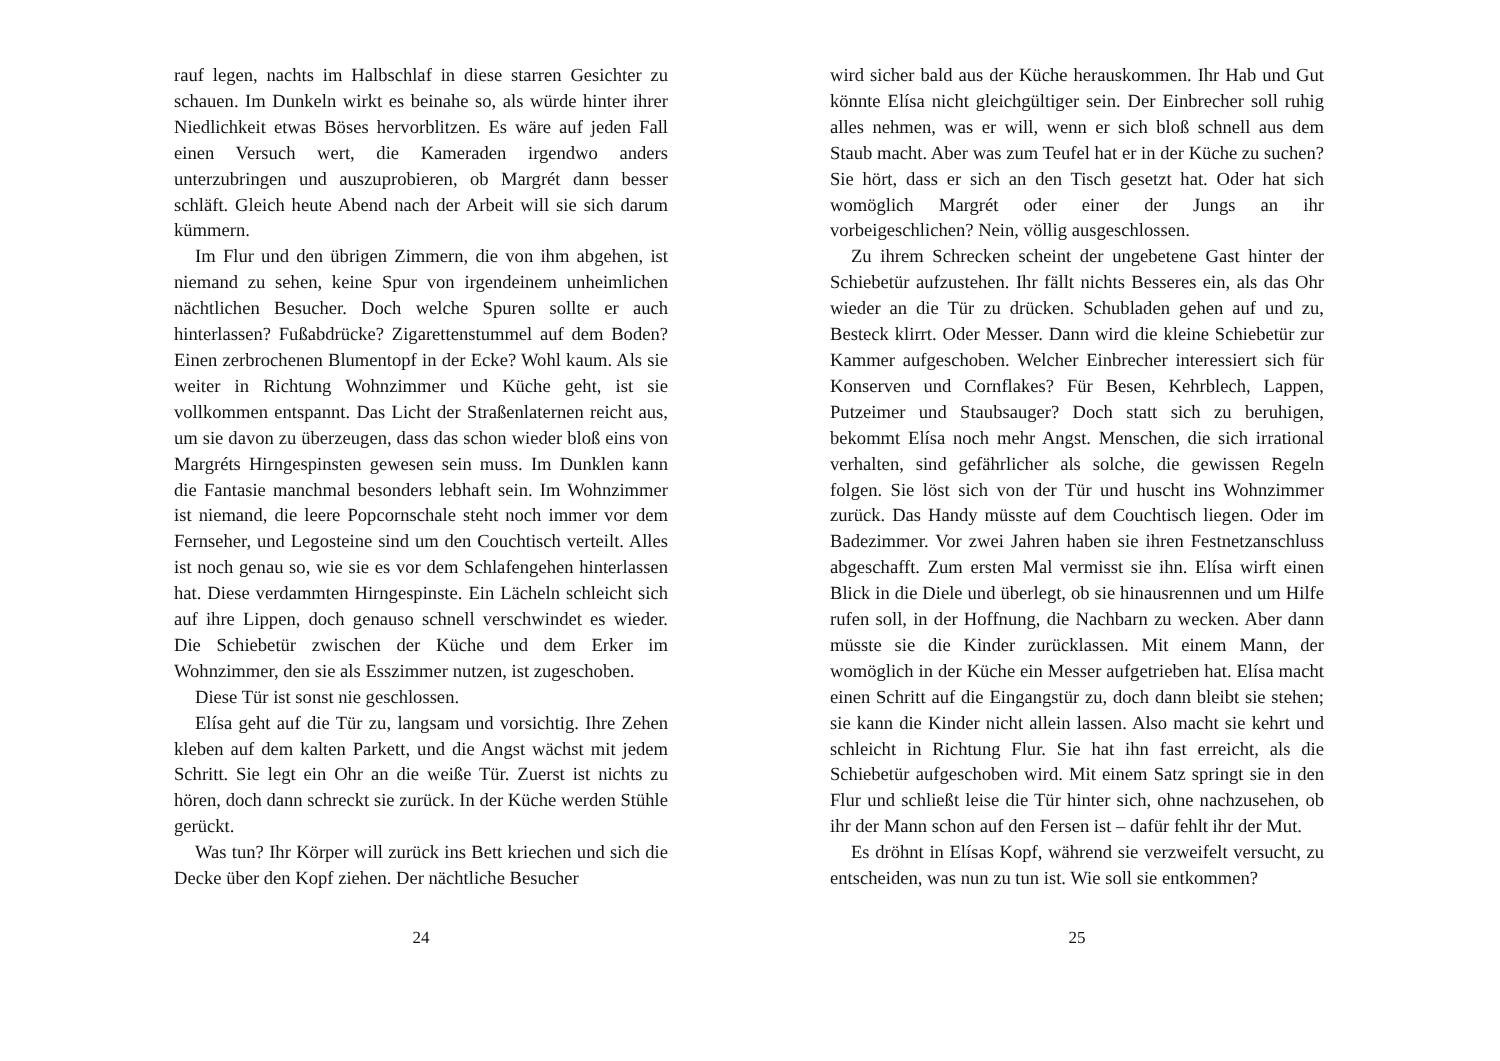rauf legen, nachts im Halbschlaf in diese starren Gesichter zu schauen. Im Dunkeln wirkt es beinahe so, als würde hinter ihrer Niedlichkeit etwas Böses hervorblitzen. Es wäre auf jeden Fall einen Versuch wert, die Kameraden irgendwo anders unterzubringen und auszuprobieren, ob Margrét dann besser schläft. Gleich heute Abend nach der Arbeit will sie sich darum kümmern.
Im Flur und den übrigen Zimmern, die von ihm abgehen, ist niemand zu sehen, keine Spur von irgendeinem unheimlichen nächtlichen Besucher. Doch welche Spuren sollte er auch hinterlassen? Fußabdrücke? Zigarettenstummel auf dem Boden? Einen zerbrochenen Blumentopf in der Ecke? Wohl kaum. Als sie weiter in Richtung Wohnzimmer und Küche geht, ist sie vollkommen entspannt. Das Licht der Straßenlaternen reicht aus, um sie davon zu überzeugen, dass das schon wieder bloß eins von Margréts Hirngespinsten gewesen sein muss. Im Dunklen kann die Fantasie manchmal besonders lebhaft sein. Im Wohnzimmer ist niemand, die leere Popcornschale steht noch immer vor dem Fernseher, und Legosteine sind um den Couchtisch verteilt. Alles ist noch genau so, wie sie es vor dem Schlafengehen hinterlassen hat. Diese verdammten Hirngespinste. Ein Lächeln schleicht sich auf ihre Lippen, doch genauso schnell verschwindet es wieder. Die Schiebetür zwischen der Küche und dem Erker im Wohnzimmer, den sie als Esszimmer nutzen, ist zugeschoben.
Diese Tür ist sonst nie geschlossen.
Elísa geht auf die Tür zu, langsam und vorsichtig. Ihre Zehen kleben auf dem kalten Parkett, und die Angst wächst mit jedem Schritt. Sie legt ein Ohr an die weiße Tür. Zuerst ist nichts zu hören, doch dann schreckt sie zurück. In der Küche werden Stühle gerückt.
Was tun? Ihr Körper will zurück ins Bett kriechen und sich die Decke über den Kopf ziehen. Der nächtliche Besucher
24
wird sicher bald aus der Küche herauskommen. Ihr Hab und Gut könnte Elísa nicht gleichgültiger sein. Der Einbrecher soll ruhig alles nehmen, was er will, wenn er sich bloß schnell aus dem Staub macht. Aber was zum Teufel hat er in der Küche zu suchen? Sie hört, dass er sich an den Tisch gesetzt hat. Oder hat sich womöglich Margrét oder einer der Jungs an ihr vorbeigeschlichen? Nein, völlig ausgeschlossen.
Zu ihrem Schrecken scheint der ungebetene Gast hinter der Schiebetür aufzustehen. Ihr fällt nichts Besseres ein, als das Ohr wieder an die Tür zu drücken. Schubladen gehen auf und zu, Besteck klirrt. Oder Messer. Dann wird die kleine Schiebetür zur Kammer aufgeschoben. Welcher Einbrecher interessiert sich für Konserven und Cornflakes? Für Besen, Kehrblech, Lappen, Putzeimer und Staubsauger? Doch statt sich zu beruhigen, bekommt Elísa noch mehr Angst. Menschen, die sich irrational verhalten, sind gefährlicher als solche, die gewissen Regeln folgen. Sie löst sich von der Tür und huscht ins Wohnzimmer zurück. Das Handy müsste auf dem Couchtisch liegen. Oder im Badezimmer. Vor zwei Jahren haben sie ihren Festnetzanschluss abgeschafft. Zum ersten Mal vermisst sie ihn. Elísa wirft einen Blick in die Diele und überlegt, ob sie hinausrennen und um Hilfe rufen soll, in der Hoffnung, die Nachbarn zu wecken. Aber dann müsste sie die Kinder zurücklassen. Mit einem Mann, der womöglich in der Küche ein Messer aufgetrieben hat. Elísa macht einen Schritt auf die Eingangstür zu, doch dann bleibt sie stehen; sie kann die Kinder nicht allein lassen. Also macht sie kehrt und schleicht in Richtung Flur. Sie hat ihn fast erreicht, als die Schiebetür aufgeschoben wird. Mit einem Satz springt sie in den Flur und schließt leise die Tür hinter sich, ohne nachzusehen, ob ihr der Mann schon auf den Fersen ist – dafür fehlt ihr der Mut.
Es dröhnt in Elísas Kopf, während sie verzweifelt versucht, zu entscheiden, was nun zu tun ist. Wie soll sie entkommen?
25